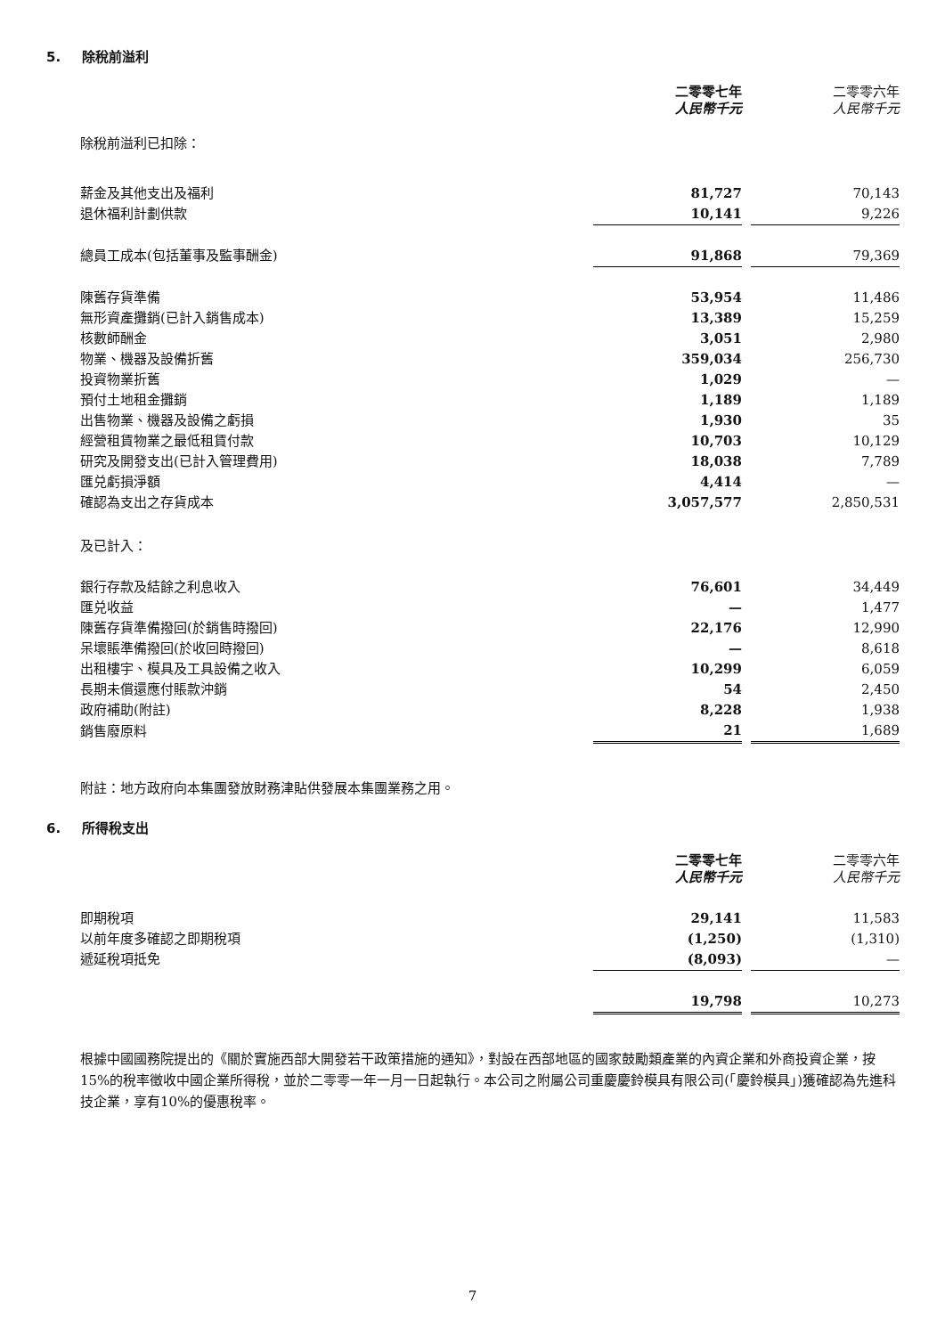5. 除稅前溢利
| | 二零零七年 人民幣千元 | | 二零零六年 人民幣千元 |
| 除稅前溢利已扣除： | | | |
| 薪金及其他支出及福利 | 81,727 | | 70,143 |
| 退休福利計劃供款 | 10,141 | | 9,226 |
| 總員工成本(包括董事及監事酬金) | 91,868 | | 79,369 |
| 陳舊存貨準備 | 53,954 | | 11,486 |
| 無形資產攤銷(已計入銷售成本) | 13,389 | | 15,259 |
| 核數師酬金 | 3,051 | | 2,980 |
| 物業、機器及設備折舊 | 359,034 | | 256,730 |
| 投資物業折舊 | 1,029 | | — |
| 預付土地租金攤銷 | 1,189 | | 1,189 |
| 出售物業、機器及設備之虧損 | 1,930 | | 35 |
| 經營租賃物業之最低租賃付款 | 10,703 | | 10,129 |
| 研究及開發支出(已計入管理費用) | 18,038 | | 7,789 |
| 匯兑虧損淨額 | 4,414 | | — |
| 確認為支出之存貨成本 | 3,057,577 | | 2,850,531 |
| 及已計入： | | | |
| 銀行存款及結餘之利息收入 | 76,601 | | 34,449 |
| 匯兑收益 | — | | 1,477 |
| 陳舊存貨準備撥回(於銷售時撥回) | 22,176 | | 12,990 |
| 呆壞賬準備撥回(於收回時撥回) | — | | 8,618 |
| 出租樓宇、模具及工具設備之收入 | 10,299 | | 6,059 |
| 長期未償還應付賬款沖銷 | 54 | | 2,450 |
| 政府補助(附註) | 8,228 | | 1,938 |
| 銷售廢原料 | 21 | | 1,689 |
附註：地方政府向本集團發放財務津貼供發展本集團業務之用。
6. 所得稅支出
| | 二零零七年 人民幣千元 | | 二零零六年 人民幣千元 |
| 即期稅項 | 29,141 | | 11,583 |
| 以前年度多確認之即期稅項 | (1,250) | | (1,310) |
| 遞延稅項抵免 | (8,093) | | — |
| | 19,798 | | 10,273 |
根據中國國務院提出的《關於實施西部大開發若干政策措施的通知》，對設在西部地區的國家鼓勵類產業的內資企業和外商投資企業，按15%的稅率徵收中國企業所得稅，並於二零零一年一月一日起執行。本公司之附屬公司重慶慶鈴模具有限公司(「慶鈴模具」)獲確認為先進科技企業，享有10%的優惠稅率。
7